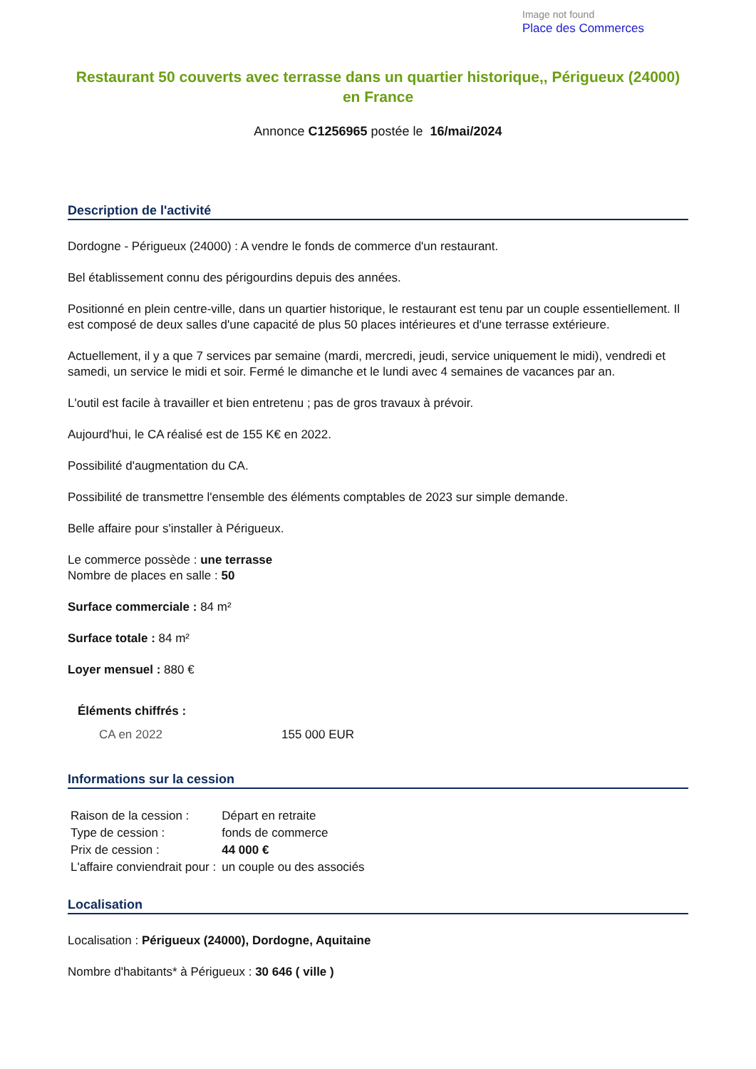Image not found
Place des Commerces
Restaurant 50 couverts avec terrasse dans un quartier historique,, Périgueux (24000) en France
Annonce C1256965 postée le 16/mai/2024
Description de l'activité
Dordogne - Périgueux (24000) : A vendre le fonds de commerce d'un restaurant.
Bel établissement connu des périgourdins depuis des années.
Positionné en plein centre-ville, dans un quartier historique, le restaurant est tenu par un couple essentiellement. Il est composé de deux salles d'une capacité de plus 50 places intérieures et d'une terrasse extérieure.
Actuellement, il y a que 7 services par semaine (mardi, mercredi, jeudi, service uniquement le midi), vendredi et samedi, un service le midi et soir. Fermé le dimanche et le lundi avec 4 semaines de vacances par an.
L'outil est facile à travailler et bien entretenu ; pas de gros travaux à prévoir.
Aujourd'hui, le CA réalisé est de 155 K€ en 2022.
Possibilité d'augmentation du CA.
Possibilité de transmettre l'ensemble des éléments comptables de 2023 sur simple demande.
Belle affaire pour s'installer à Périgueux.
Le commerce possède : une terrasse
Nombre de places en salle : 50
Surface commerciale : 84 m²
Surface totale : 84 m²
Loyer mensuel : 880 €
Éléments chiffrés :
| CA en 2022 | 155 000 EUR |
Informations sur la cession
| Raison de la cession : | Départ en retraite |
| Type de cession : | fonds de commerce |
| Prix de cession : | 44 000 € |
| L'affaire conviendrait pour : | un couple ou des associés |
Localisation
Localisation : Périgueux (24000), Dordogne, Aquitaine
Nombre d'habitants* à Périgueux : 30 646 ( ville )